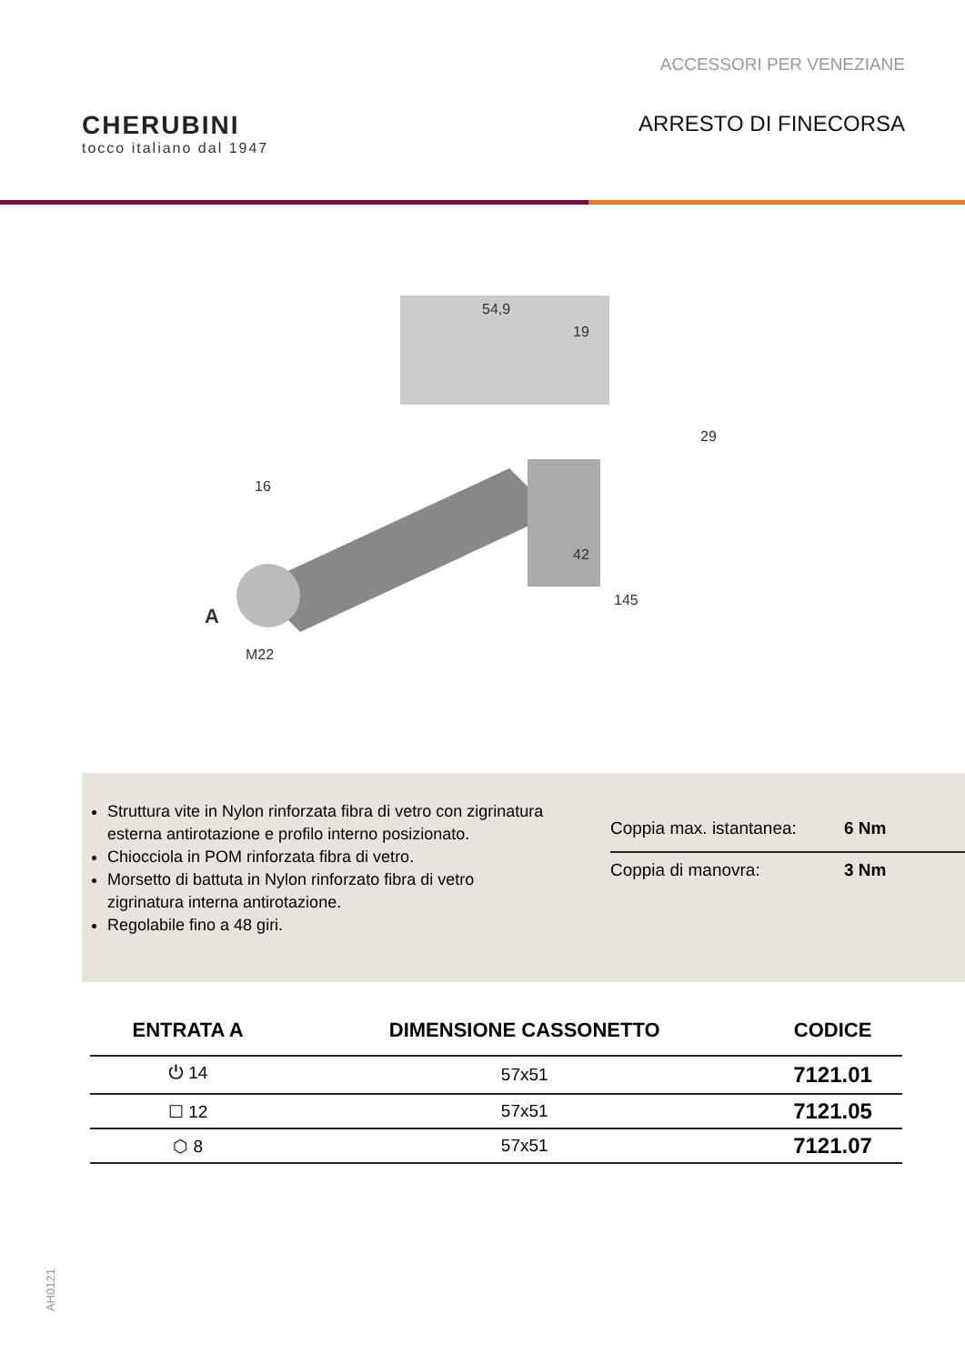ACCESSORI PER VENEZIANE
CHERUBINI
tocco italiano dal 1947
ARRESTO DI FINECORSA
54,9
19
16
29
42
145
A
M22
Struttura vite in Nylon rinforzata fibra di vetro con zigrinatura esterna antirotazione e profilo interno posizionato.
Chiocciola in POM rinforzata fibra di vetro.
Morsetto di battuta in Nylon rinforzato fibra di vetro zigrinatura interna antirotazione.
Regolabile fino a 48 giri.
Coppia max. istantanea: 6 Nm
Coppia di manovra: 3 Nm
| ENTRATA A | DIMENSIONE CASSONETTO | CODICE |
| --- | --- | --- |
| ⏻ 14 | 57x51 | 7121.01 |
| ☐ 12 | 57x51 | 7121.05 |
| ⬡ 8 | 57x51 | 7121.07 |
AH0121